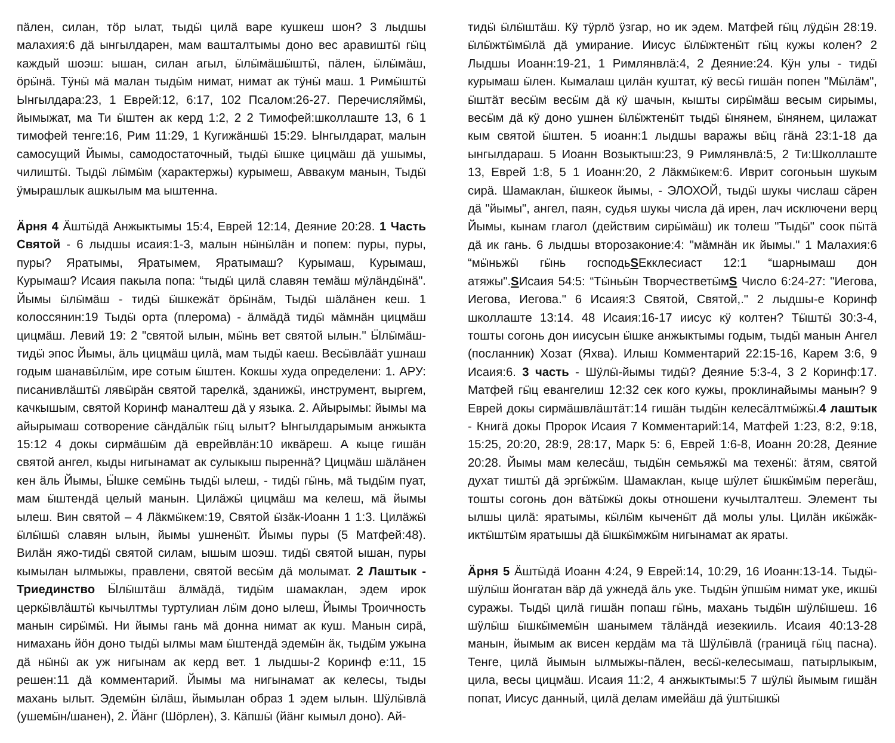пäлен, силан, тöр ылат, тыдӹ цилä варе кушкеш шон? 3 лыдшы малахия:6 дä ынгылдарен, мам ваштaлтымы доно вес аравиштӹ гӹц каждый шоэш: ышан, силан агыл, ӹлӹмäшӹштӹ, пäлен, ӹлӹмäш, öрӹнä. Тӱнӹ мä малан тыдӹм нимат, нимат ак тӱнӹ маш. 1 Римӹштӹ Ынгылдара:23, 1 Еврей:12, 6:17, 102 Псалом:26-27. Перечисляймӹ, йымыжат, ма Ти ӹштен ак керд 1:2, 2 2 Тимофей:школлаште 13, 6 1 тимофей тенге:16, Рим 11:29, 1 Кугижäншӹ 15:29. Ынгылдарат, малын самосущий Йымы, самодостаточный, тыдӹ ӹшке цицмäш дä ушымы, чилиштӹ. Тыдӹ лӹмӹм (характержы) курымеш, Аввакум манын, Тыдӹ ӱмырашлык ашкылым ма ыштенна.
Äрня 4 Äштӹдä Анжыктымы 15:4, Еврей 12:14, Деяние 20:28. 1 Часть Святой - 6 лыдшы исаия:1-3, малын нӹнӹлäн и попем: пуры, пуры, пуры? Яратымы, Яратымем, Яратымаш? Курымаш, Курымаш, Курымаш? Исаия пакыла попа: “тыдӹ цилä славян темäш мӱлäндӹнä". Йымы ӹлӹмäш - тидӹ ӹшкежäт öрӹнäм, Тыдӹ шäлäнен кеш. 1 колоссянин:19 Тыдӹ орта (плерома) - äлмäдä тидӹ мäмнäн цицмäш цицмäш. Левий 19: 2 "святой ылын, мӹнь вет святой ылын." Ӹлӹмäш-тидӹ эпос Йымы, äль цицмäш цилä, мам тыдӹ каеш. Весӹвлääт ушнаш годым шанавӹлӹм, ире сотым ӹштен. Кокшы худа определени: 1. АРУ: писанивлäштӹ лявӹрäн святой тарелкä, зданижӹ, инструмент, выргем, качкышым, святой Коринф маналтеш дä у языка. 2. Айырымы: йымы ма айырымаш сотворение сäндäлӹк гӹц ылыт? Ынгылдарымым анжыкта 15:12 4 докы сирмäшӹм дä еврейвлäн:10 иквäреш. А кыце гишäн святой ангел, кыды нигынамат ак сулыкыш пыреннä? Цицмäш шäлäнен кен äль Йымы, Ӹшке семӹнь тыдӹ ылеш, - тидӹ гӹнь, мä тыдӹм пуат, мам ӹштендä целый манын. Цилäжӹ цицмäш ма келеш, мä йымы ылеш. Вин святой – 4 Лäкмӹкем:19, Святой ӹзäк-Иоанн 1 1:3. Цилäжӹ ӹлӹшӹ славян ылын, йымы ушненӹт. Йымы пуры (5 Матфей:48). Вилäн яжо-тидӹ святой силам, ышым шоэш. тидӹ святой ышан, пуры кымылан ылмыжы, правлени, святой весӹм дä молымат. 2 Лаштык - Триединство Ӹлӹштäш äлмäдä, тидӹм шамаклан, эдем ирок церкӹвлäштӹ кычылтмы туртулиан лӹм доно ылеш, Йымы Троичность манын сирӹмӹ. Ни йымы гань мä донна нимат ак куш. Манын сирä, нимахань йöн доно тыдӹ ылмы мам ӹштендä эдемӹн äк, тыдӹм ужына дä нӹнӹ ак уж нигынам ак керд вет. 1 лыдшы-2 Коринф е:11, 15 решен:11 дä комментарий. Йымы ма нигынамат ак келесы, тыды махань ылыт. Эдемӹн ӹлäш, йымылан образ 1 эдем ылын. Шӱлӹвлä (ушемӹн/шанен), 2. Йäнг (Шӧрлен), 3. Кäпшӹ (йäнг кымыл доно). Ай-
тидӹ ӹлӹштäш. Кӱ тӱрлö ӱзгар, но ик эдем. Матфей гӹц лӱдӹн 28:19. ӹлӹжтӹмӹлä дä умирание. Иисус ӹлӹжтенӹт гӹц кужы колен? 2 Лыдшы Иоанн:19-21, 1 Римлянвлä:4, 2 Деяние:24. Кӱн улы - тидӹ курымаш ӹлен. Кымалаш цилäн куштат, кӱ весӹ гишäн попен "Мӹлäм", ӹштäт весӹм весӹм дä кӱ шачын, кышты сирӹмäш весым сирымы, весӹм дä кӱ доно ушнен ӹлӹжтенӹт тыдӹ ӹнянем, ӹнянем, цилажат кым святой ӹштен. 5 иоанн:1 лыдшы варажы вӹц гäнä 23:1-18 да ынгылдараш. 5 Иоанн Возыктыш:23, 9 Римлянвлä:5, 2 Ти:Школлаште 13, Еврей 1:8, 5 1 Иоанн:20, 2 Лäкмӹкем:6. Иврит согоньын шукым сирä. Шамаклан, ӹшкеок йымы, - ЭЛОХОЙ, тыдӹ шукы числаш сäрен дä "йымы", ангел, паян, судья шукы числа дä ирен, лач исключени верц Йымы, кынам глагол (действим сирӹмäш) ик толеш "Тыдӹ" соок пӹтä дä ик гань. 6 лыдшы второзаконие:4: "мäмнäн ик йымы." 1 Малахия:6 “мӹньжӹ гӹнь господьSЕкклесиаст 12:1 “шарнымаш дон атяжы".SИсаия 54:5: “Тӹньӹн ТворчестветӹмS Число 6:24-27: "Иегова, Иегова, Иегова." 6 Исаия:3 Святой, Святой,." 2 лыдшы-е Коринф школлаште 13:14. 48 Исаия:16-17 иисус кӱ колтен? Тӹштӹ 30:3-4, тошты согонь дон иисусын ӹшке анжыктымы годым, тыдӹ манын Ангел (посланник) Хозат (Яхва). Илыш Комментарий 22:15-16, Карем 3:6, 9 Исаия:6. 3 часть - Шӱлӹ-йымы тидӹ? Деяние 5:3-4, 3 2 Коринф:17. Матфей гӹц евангелиш 12:32 сек кого кужы, проклинайымы манын? 9 Еврей докы сирмäшвлäштäт:14 гишäн тыдӹн келесäлтмӹжӹ.4 лаштык - Книгä докы Пророк Исаия 7 Комментарий:14, Матфей 1:23, 8:2, 9:18, 15:25, 20:20, 28:9, 28:17, Марк 5: 6, Еврей 1:6-8, Иоанн 20:28, Деяние 20:28. Йымы мам келесäш, тыдӹн семьяжӹ ма техенӹ: äтям, святой духат тиштӹ дä эргӹжӹм. Шамаклан, кыце шӱлет ӹшкӹмӹм перегäш, тошты согонь дон вäтӹжӹ докы отношени кучылталтеш. Элемент ты ылшы цилä: яратымы, кӹлӹм кыченӹт дä молы улы. Цилäн икӹжäк-иктӹштӹм яратышы дä ӹшкӹмжӹм нигынамат ак яраты.
Äрня 5 Äштӹдä Иоанн 4:24, 9 Еврей:14, 10:29, 16 Иоанн:13-14. Тыдӹ-шӱлӹш йонгатан вäр дä ужнедä äль уке. Тыдӹн ӱпшӹм нимат уке, икшӹ суражы. Тыдӹ цилä гишäн попаш гӹнь, махань тыдӹн шӱлӹшеш. 16 шӱлӹш ӹшкӹмемӹн шанымем тäлäндä иезекииль. Исаия 40:13-28 манын, йымым ак висен кердäм ма тä Шӱлӹвлä (границä гӹц пасна). Тенге, цилä йымын ылмыжы-пäлен, весӹ-келесымаш, патырлыкым, цила, весы цицмäш. Исаия 11:2, 4 анжыктымы:5 7 шӱлӹ йымым гишäн попат, Иисус данный, цилä делам имейäш дä ӱштӹшкӹ